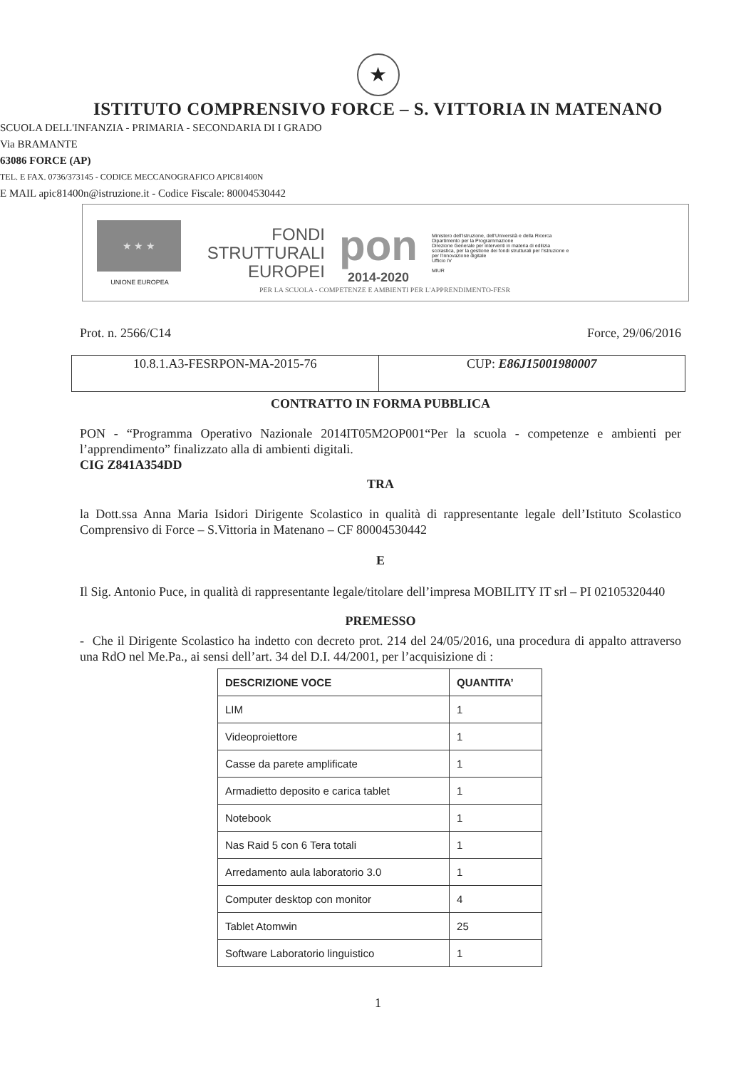★
ISTITUTO COMPRENSIVO FORCE – S. VITTORIA IN MATENANO
SCUOLA DELL'INFANZIA - PRIMARIA - SECONDARIA DI I GRADO
Via BRAMANTE
63086 FORCE (AP)
TEL. E FAX. 0736/373145 - CODICE MECCANOGRAFICO APIC81400N
E MAIL apic81400n@istruzione.it - Codice Fiscale: 80004530442
★ ★ ★
UNIONE EUROPEA
FONDI
STRUTTURALI
EUROPEI
pon
2014-2020
Ministero dell'Istruzione, dell'Università e della Ricerca
Dipartimento per la Programmazione
Direzione Generale per interventi in materia di edilizia scolastica, per la gestione dei fondi strutturali per l'istruzione e per l'innovazione digitale
Ufficio IV
MIUR
PER LA SCUOLA - COMPETENZE E AMBIENTI PER L'APPRENDIMENTO-FESR
Prot. n. 2566/C14 Force, 29/06/2016
| 10.8.1.A3-FESRPON-MA-2015-76 | CUP: E86J15001980007 |
CONTRATTO IN FORMA PUBBLICA
PON - “Programma Operativo Nazionale 2014IT05M2OP001“Per la scuola - competenze e ambienti per l’apprendimento” finalizzato alla di ambienti digitali.
CIG Z841A354DD
TRA
la Dott.ssa Anna Maria Isidori Dirigente Scolastico in qualità di rappresentante legale dell’Istituto Scolastico Comprensivo di Force – S.Vittoria in Matenano – CF 80004530442
E
Il Sig. Antonio Puce, in qualità di rappresentante legale/titolare dell’impresa MOBILITY IT srl – PI 02105320440
PREMESSO
- Che il Dirigente Scolastico ha indetto con decreto prot. 214 del 24/05/2016, una procedura di appalto attraverso una RdO nel Me.Pa., ai sensi dell’art. 34 del D.I. 44/2001, per l’acquisizione di :
| DESCRIZIONE VOCE | QUANTITA’ |
| --- | --- |
| LIM | 1 |
| Videoproiettore | 1 |
| Casse da parete amplificate | 1 |
| Armadietto deposito e carica tablet | 1 |
| Notebook | 1 |
| Nas Raid 5 con 6 Tera totali | 1 |
| Arredamento aula laboratorio 3.0 | 1 |
| Computer desktop con monitor | 4 |
| Tablet Atomwin | 25 |
| Software Laboratorio linguistico | 1 |
1